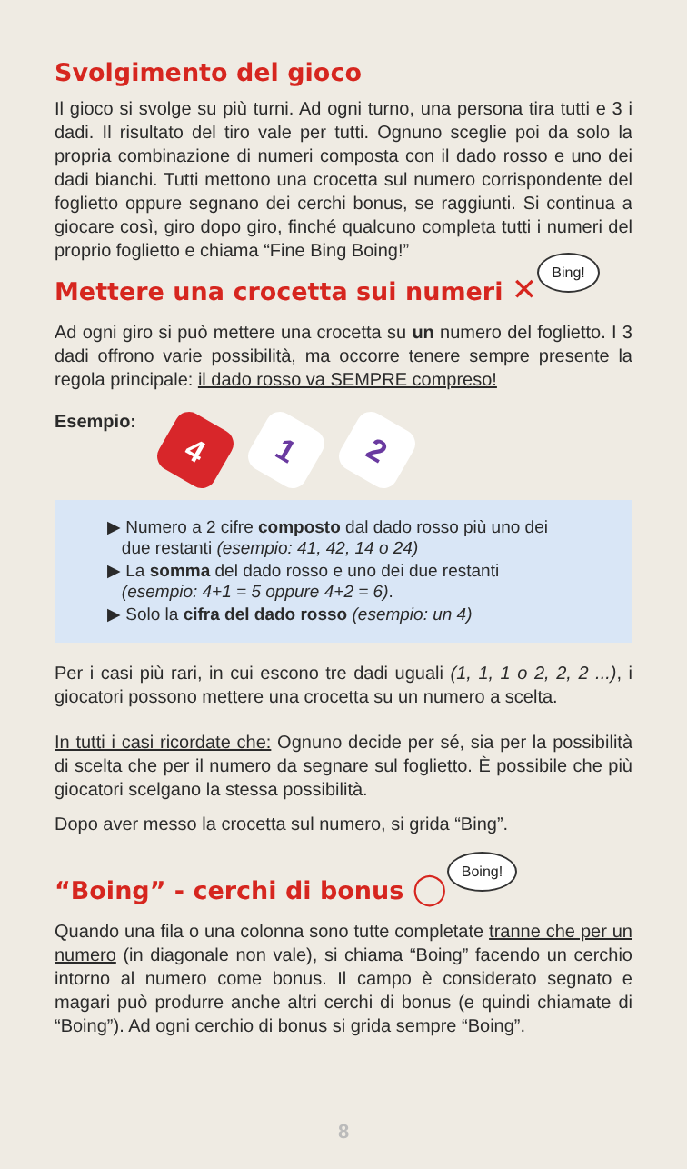Svolgimento del gioco
Il gioco si svolge su più turni. Ad ogni turno, una persona tira tutti e 3 i dadi. Il risultato del tiro vale per tutti. Ognuno sceglie poi da solo la propria combinazione di numeri composta con il dado rosso e uno dei dadi bianchi. Tutti mettono una crocetta sul numero corrispondente del foglietto oppure segnano dei cerchi bonus, se raggiunti. Si continua a giocare così, giro dopo giro, finché qualcuno completa tutti i numeri del proprio foglietto e chiama “Fine Bing Boing!”
Mettere una crocetta sui numeri ✕ Bing!
Ad ogni giro si può mettere una crocetta su un numero del foglietto. I 3 dadi offrono varie possibilità, ma occorre tenere sempre presente la regola principale: il dado rosso va SEMPRE compreso!
Esempio: 4 1 2
▶ Numero a 2 cifre composto dal dado rosso più uno dei
due restanti (esempio: 41, 42, 14 o 24)
▶ La somma del dado rosso e uno dei due restanti
(esempio: 4+1 = 5 oppure 4+2 = 6).
▶ Solo la cifra del dado rosso (esempio: un 4)
Per i casi più rari, in cui escono tre dadi uguali (1, 1, 1 o 2, 2, 2 ...), i giocatori possono mettere una crocetta su un numero a scelta.
In tutti i casi ricordate che: Ognuno decide per sé, sia per la possibilità di scelta che per il numero da segnare sul foglietto. È possibile che più giocatori scelgano la stessa possibilità.
Dopo aver messo la crocetta sul numero, si grida “Bing”.
“Boing” - cerchi di bonus ◯ Boing!
Quando una fila o una colonna sono tutte completate tranne che per un numero (in diagonale non vale), si chiama “Boing” facendo un cerchio intorno al numero come bonus. Il campo è considerato segnato e magari può produrre anche altri cerchi di bonus (e quindi chiamate di “Boing”). Ad ogni cerchio di bonus si grida sempre “Boing”.
8